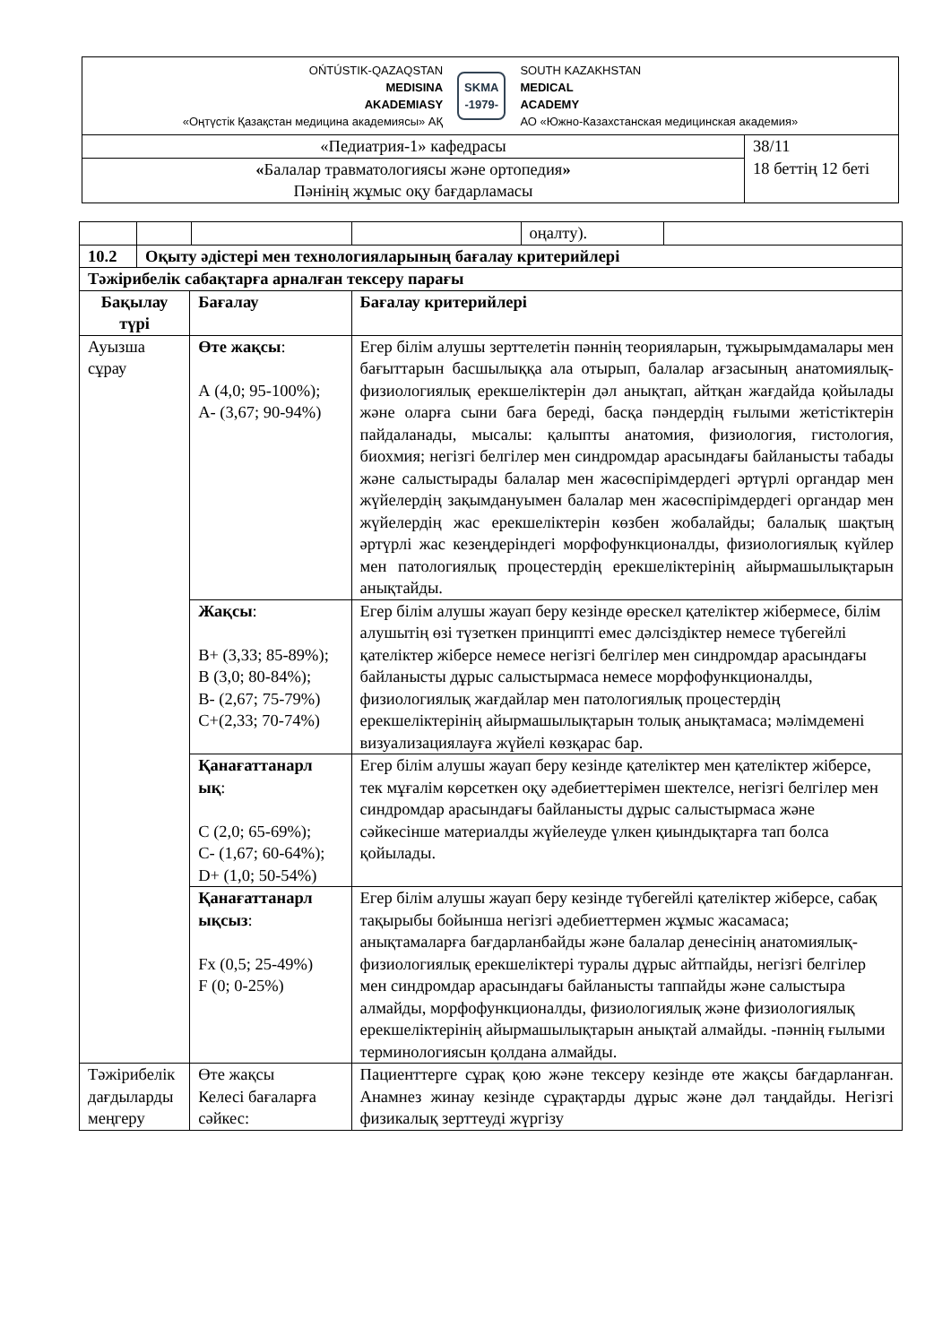| OŃTÚSTIK-QAZAQSTAN MEDISINA AKADEMIASY «Оңтүстік Қазақстан медицина академиясы» АҚ SKMA -1979- SOUTH KAZAKHSTAN MEDICAL ACADEMY АО «Южно-Казахстанская медицинская академия» | |
| «Педиатрия-1» кафедрасы | 38/11 18 беттің 12 беті |
| « Балалар травматологиясы және ортопедия » Пәнінің жұмыс оқу бағдарламасы | |
| | | | | | оңалту). | |
| 10.2 | Оқыту әдістері мен технологияларының бағалау критерийлері | | | | | |
| Тәжірибелік сабақтарға арналған тексеру парағы | | | | | | |
| Бақылау түрі | | Бағалау | | Бағалау критерийлері | | |
| Ауызша сұрау | | Өте жақсы : А (4,0; 95-100%); А- (3,67; 90-94%) | | Егер білім алушы зерттелетін пәннің теорияларын, тұжырымдамалары мен бағыттарын басшылыққа ала отырып, балалар ағзасының анатомиялық-физиологиялық ерекшеліктерін дәл анықтап, айтқан жағдайда қойылады және оларға сыни баға береді, басқа пәндердің ғылыми жетістіктерін пайдаланады, мысалы: қалыпты анатомия, физиология, гистология, биохмия; негізгі белгілер мен синдромдар арасындағы байланысты табады және салыстырады балалар мен жасөспірімдердегі әртүрлі органдар мен жүйелердің зақымдануымен балалар мен жасөспірімдердегі органдар мен жүйелердің жас ерекшеліктерін көзбен жобалайды; балалық шақтың әртүрлі жас кезеңдеріндегі морфофункционалды, физиологиялық күйлер мен патологиялық процестердің ерекшеліктерінің айырмашылықтарын анықтайды. | | |
| | | Жақсы : В+ (3,33; 85-89%); В (3,0; 80-84%); В- (2,67; 75-79%) С+(2,33; 70-74%) | | Егер білім алушы жауап беру кезінде өрескел қателіктер жібермесе, білім алушытің өзі түзеткен принципті емес дәлсіздіктер немесе түбегейлі қателіктер жіберсе немесе негізгі белгілер мен синдромдар арасындағы байланысты дұрыс салыстырмаса немесе морфофункционалды, физиологиялық жағдайлар мен патологиялық процестердің ерекшеліктерінің айырмашылықтарын толық анықтамаса; мәлімдемені визуализациялауға жүйелі көзқарас бар. | | |
| | | Қанағаттанарл ық : С (2,0; 65-69%); С- (1,67; 60-64%); D+ (1,0; 50-54%) | | Егер білім алушы жауап беру кезінде қателіктер мен қателіктер жіберсе, тек мұғалім көрсеткен оқу әдебиеттерімен шектелсе, негізгі белгілер мен синдромдар арасындағы байланысты дұрыс салыстырмаса және сәйкесінше материалды жүйелеуде үлкен қиындықтарға тап болса қойылады. | | |
| | | Қанағаттанарл ықсыз : Fx (0,5; 25-49%) F (0; 0-25%) | | Егер білім алушы жауап беру кезінде түбегейлі қателіктер жіберсе, сабақ тақырыбы бойынша негізгі әдебиеттермен жұмыс жасамаса; анықтамаларға бағдарланбайды және балалар денесінің анатомиялық-физиологиялық ерекшеліктері туралы дұрыс айтпайды, негізгі белгілер мен синдромдар арасындағы байланысты таппайды және салыстыра алмайды, морфофункционалды, физиологиялық және физиологиялық ерекшеліктерінің айырмашылықтарын анықтай алмайды. -пәннің ғылыми терминологиясын қолдана алмайды. | | |
| Тәжірибелік дағдыларды меңгеру | | Өте жақсы Келесі бағаларға сәйкес: | | Пациенттерге сұрақ қою және тексеру кезінде өте жақсы бағдарланған. Анамнез жинау кезінде сұрақтарды дұрыс және дәл таңдайды. Негізгі физикалық зерттеуді жүргізу | | |